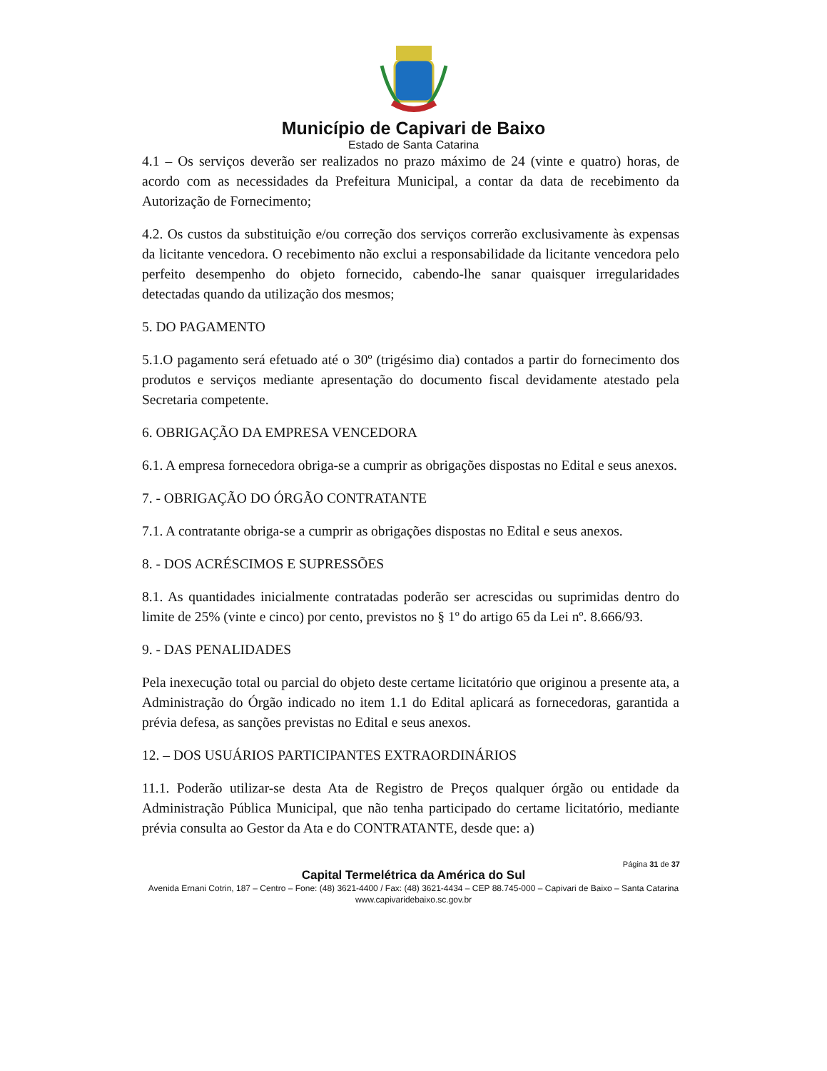Município de Capivari de Baixo
Estado de Santa Catarina
4.1 – Os serviços deverão ser realizados no prazo máximo de 24 (vinte e quatro) horas, de acordo com as necessidades da Prefeitura Municipal, a contar da data de recebimento da Autorização de Fornecimento;
4.2. Os custos da substituição e/ou correção dos serviços correrão exclusivamente às expensas da licitante vencedora. O recebimento não exclui a responsabilidade da licitante vencedora pelo perfeito desempenho do objeto fornecido, cabendo-lhe sanar quaisquer irregularidades detectadas quando da utilização dos mesmos;
5. DO PAGAMENTO
5.1.O pagamento será efetuado até o 30º (trigésimo dia) contados a partir do fornecimento dos produtos e serviços mediante apresentação do documento fiscal devidamente atestado pela Secretaria competente.
6. OBRIGAÇÃO DA EMPRESA VENCEDORA
6.1. A empresa fornecedora obriga-se a cumprir as obrigações dispostas no Edital e seus anexos.
7. - OBRIGAÇÃO DO ÓRGÃO CONTRATANTE
7.1. A contratante obriga-se a cumprir as obrigações dispostas no Edital e seus anexos.
8. - DOS ACRÉSCIMOS E SUPRESSÕES
8.1. As quantidades inicialmente contratadas poderão ser acrescidas ou suprimidas dentro do limite de 25% (vinte e cinco) por cento, previstos no § 1º do artigo 65 da Lei nº. 8.666/93.
9. - DAS PENALIDADES
Pela inexecução total ou parcial do objeto deste certame licitatório que originou a presente ata, a Administração do Órgão indicado no item 1.1 do Edital aplicará as fornecedoras, garantida a prévia defesa, as sanções previstas no Edital e seus anexos.
12. – DOS USUÁRIOS PARTICIPANTES EXTRAORDINÁRIOS
11.1. Poderão utilizar-se desta Ata de Registro de Preços qualquer órgão ou entidade da Administração Pública Municipal, que não tenha participado do certame licitatório, mediante prévia consulta ao Gestor da Ata e do CONTRATANTE, desde que: a)
Página 31 de 37
Capital Termelétrica da América do Sul
Avenida Ernani Cotrin, 187 – Centro – Fone: (48) 3621-4400 / Fax: (48) 3621-4434 – CEP 88.745-000 – Capivari de Baixo – Santa Catarina
www.capivaridebaixo.sc.gov.br